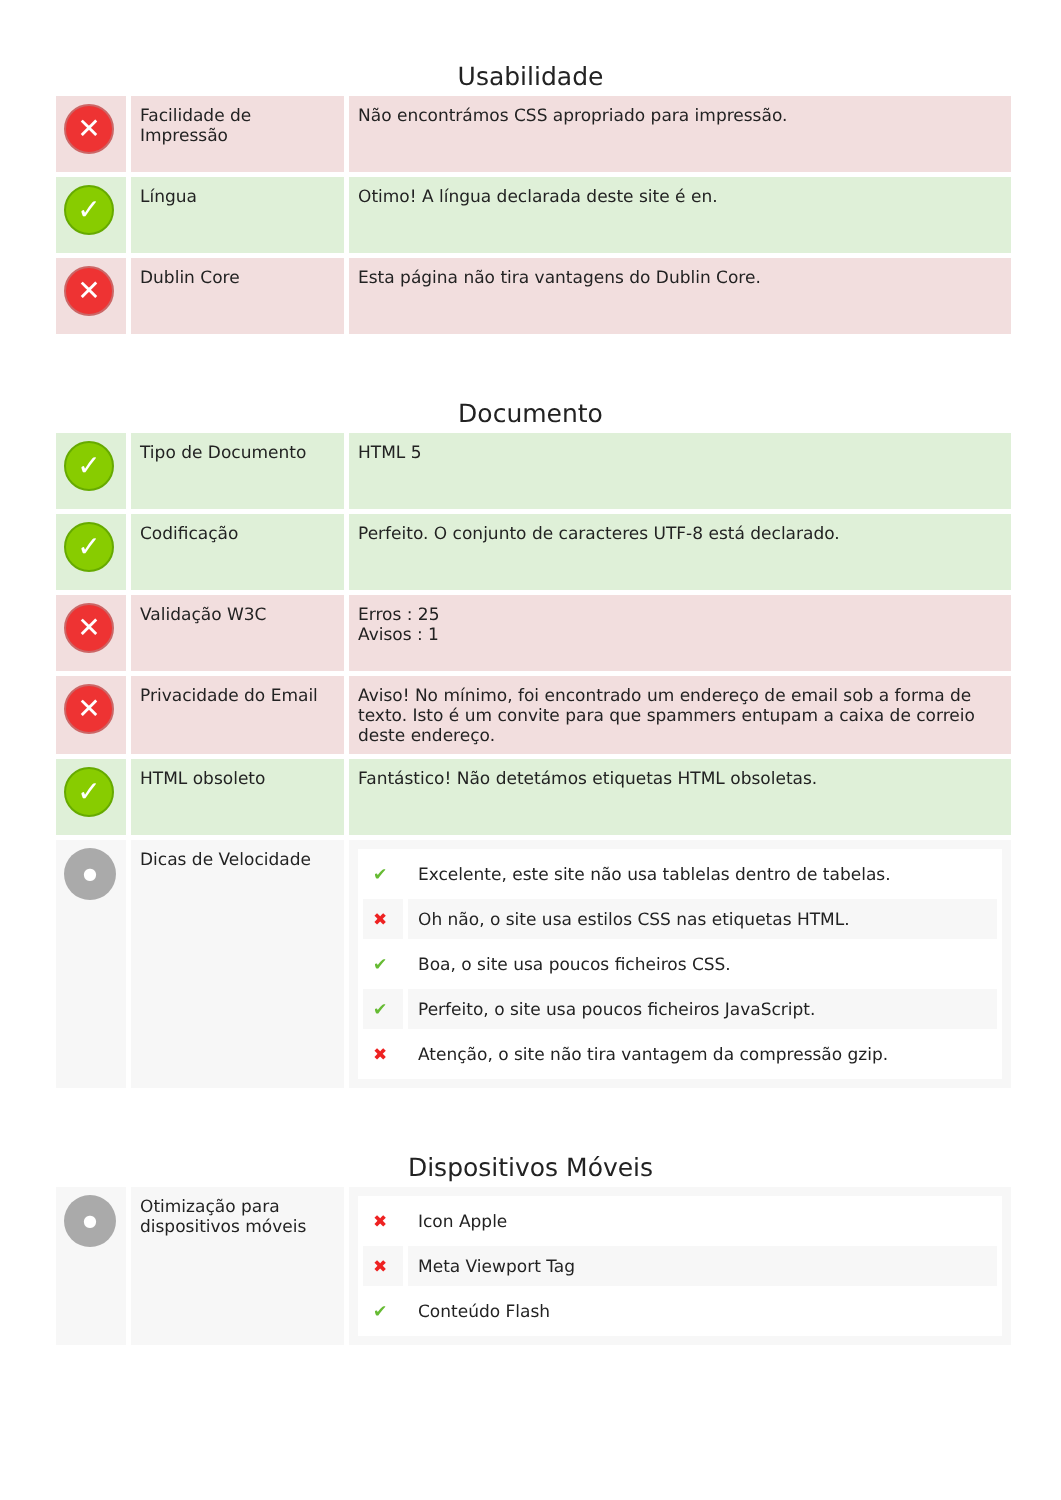Usabilidade
| ✕ | Facilidade de Impressão | Não encontrámos CSS apropriado para impressão. |
| ✓ | Língua | Otimo! A língua declarada deste site é en. |
| ✕ | Dublin Core | Esta página não tira vantagens do Dublin Core. |
Documento
| ✓ | Tipo de Documento | HTML 5 |
| ✓ | Codificação | Perfeito. O conjunto de caracteres UTF-8 está declarado. |
| ✕ | Validação W3C | Erros : 25 Avisos : 1 |
| ✕ | Privacidade do Email | Aviso! No mínimo, foi encontrado um endereço de email sob a forma de texto. Isto é um convite para que spammers entupam a caixa de correio deste endereço. |
| ✓ | HTML obsoleto | Fantástico! Não detetámos etiquetas HTML obsoletas. |
| ● | Dicas de Velocidade | / ✔ / Excelente, este site não usa tablelas dentro de tabelas. / / ✖ / Oh não, o site usa estilos CSS nas etiquetas HTML. / / ✔ / Boa, o site usa poucos ficheiros CSS. / / ✔ / Perfeito, o site usa poucos ficheiros JavaScript. / / ✖ / Atenção, o site não tira vantagem da compressão gzip. / |
Dispositivos Móveis
| ● | Otimização para dispositivos móveis | / ✖ / Icon Apple / / ✖ / Meta Viewport Tag / / ✔ / Conteúdo Flash / |